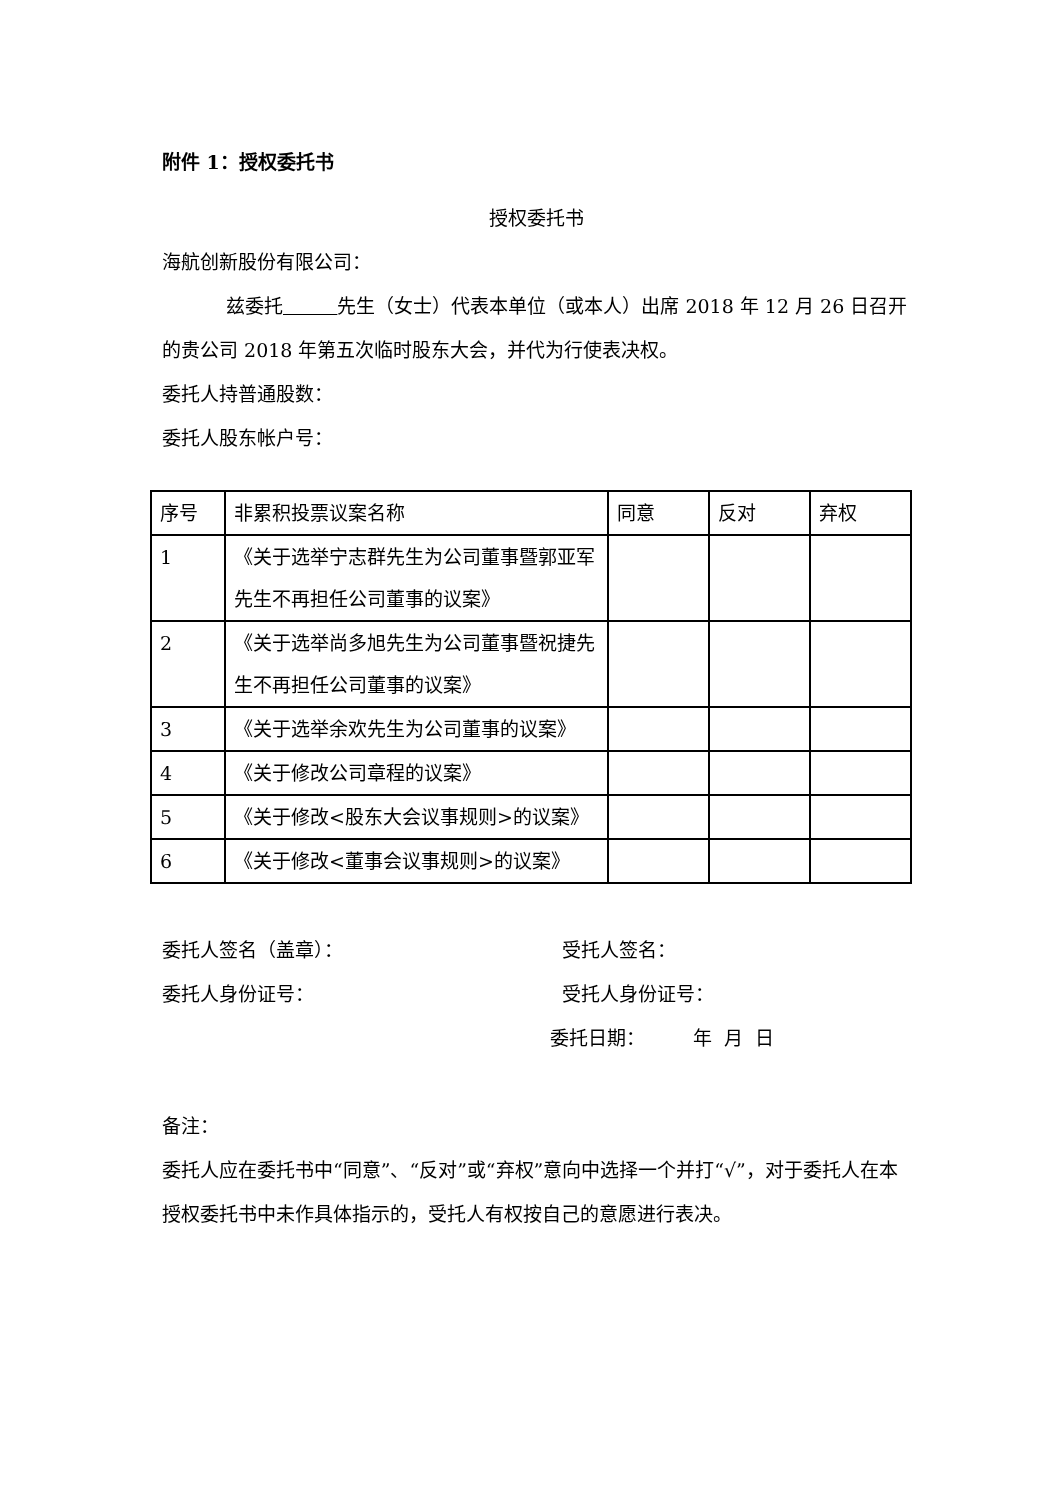附件 1：授权委托书
授权委托书
海航创新股份有限公司：
兹委托 先生（女士）代表本单位（或本人）出席 2018 年 12 月 26 日召开的贵公司 2018 年第五次临时股东大会，并代为行使表决权。
委托人持普通股数：
委托人股东帐户号：
| 序号 | 非累积投票议案名称 | 同意 | 反对 | 弃权 |
| 1 | 《关于选举宁志群先生为公司董事暨郭亚军先生不再担任公司董事的议案》 | | | |
| 2 | 《关于选举尚多旭先生为公司董事暨祝捷先生不再担任公司董事的议案》 | | | |
| 3 | 《关于选举余欢先生为公司董事的议案》 | | | |
| 4 | 《关于修改公司章程的议案》 | | | |
| 5 | 《关于修改<股东大会议事规则>的议案》 | | | |
| 6 | 《关于修改<董事会议事规则>的议案》 | | | |
委托人签名（盖章）： 受托人签名：
委托人身份证号： 受托人身份证号：
委托日期： 年 月 日
备注：
委托人应在委托书中“同意”、“反对”或“弃权”意向中选择一个并打“√”，对于委托人在本授权委托书中未作具体指示的，受托人有权按自己的意愿进行表决。